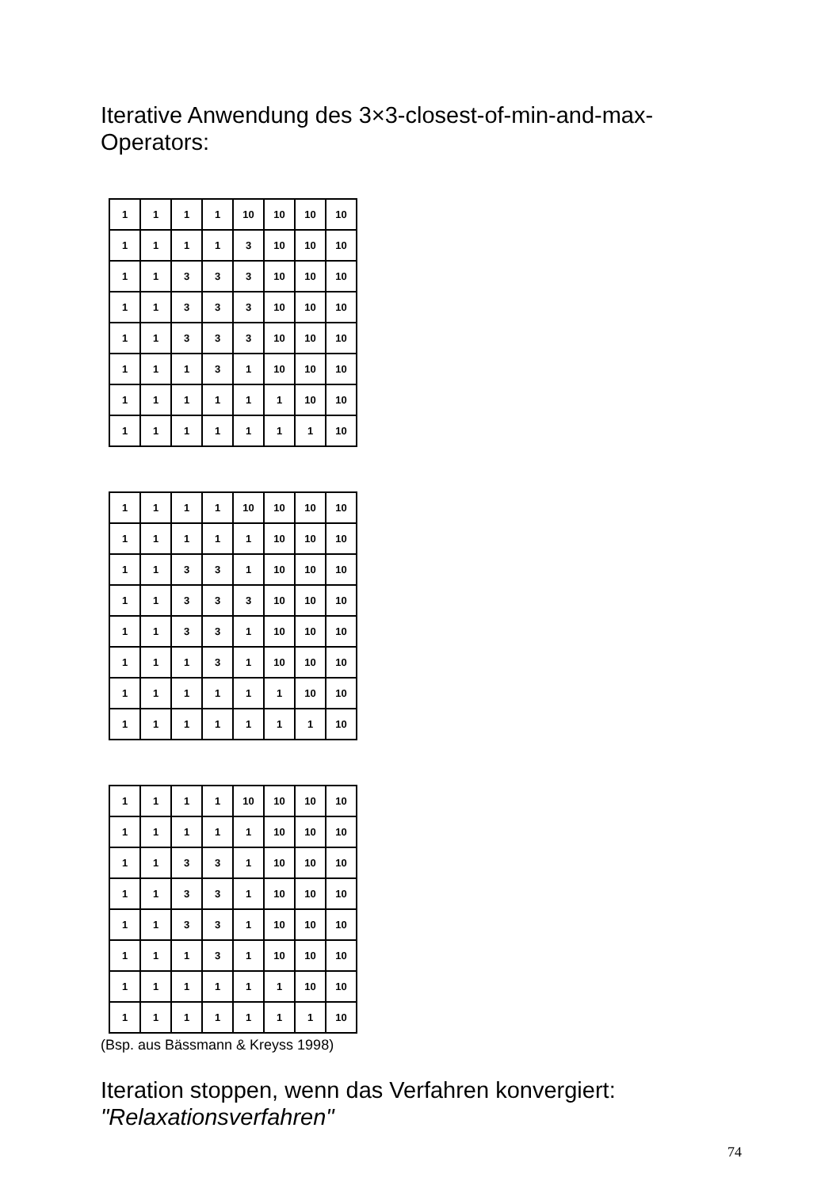Iterative Anwendung des 3×3-closest-of-min-and-max-
Operators:
| 1 | 1 | 1 | 1 | 10 | 10 | 10 | 10 |
| 1 | 1 | 1 | 1 | 3 | 10 | 10 | 10 |
| 1 | 1 | 3 | 3 | 3 | 10 | 10 | 10 |
| 1 | 1 | 3 | 3 | 3 | 10 | 10 | 10 |
| 1 | 1 | 3 | 3 | 3 | 10 | 10 | 10 |
| 1 | 1 | 1 | 3 | 1 | 10 | 10 | 10 |
| 1 | 1 | 1 | 1 | 1 | 1 | 10 | 10 |
| 1 | 1 | 1 | 1 | 1 | 1 | 1 | 10 |
| 1 | 1 | 1 | 1 | 10 | 10 | 10 | 10 |
| 1 | 1 | 1 | 1 | 1 | 10 | 10 | 10 |
| 1 | 1 | 3 | 3 | 1 | 10 | 10 | 10 |
| 1 | 1 | 3 | 3 | 3 | 10 | 10 | 10 |
| 1 | 1 | 3 | 3 | 1 | 10 | 10 | 10 |
| 1 | 1 | 1 | 3 | 1 | 10 | 10 | 10 |
| 1 | 1 | 1 | 1 | 1 | 1 | 10 | 10 |
| 1 | 1 | 1 | 1 | 1 | 1 | 1 | 10 |
| 1 | 1 | 1 | 1 | 10 | 10 | 10 | 10 |
| 1 | 1 | 1 | 1 | 1 | 10 | 10 | 10 |
| 1 | 1 | 3 | 3 | 1 | 10 | 10 | 10 |
| 1 | 1 | 3 | 3 | 1 | 10 | 10 | 10 |
| 1 | 1 | 3 | 3 | 1 | 10 | 10 | 10 |
| 1 | 1 | 1 | 3 | 1 | 10 | 10 | 10 |
| 1 | 1 | 1 | 1 | 1 | 1 | 10 | 10 |
| 1 | 1 | 1 | 1 | 1 | 1 | 1 | 10 |
(Bsp. aus Bässmann & Kreyss 1998)
Iteration stoppen, wenn das Verfahren konvergiert:
"Relaxationsverfahren"
74